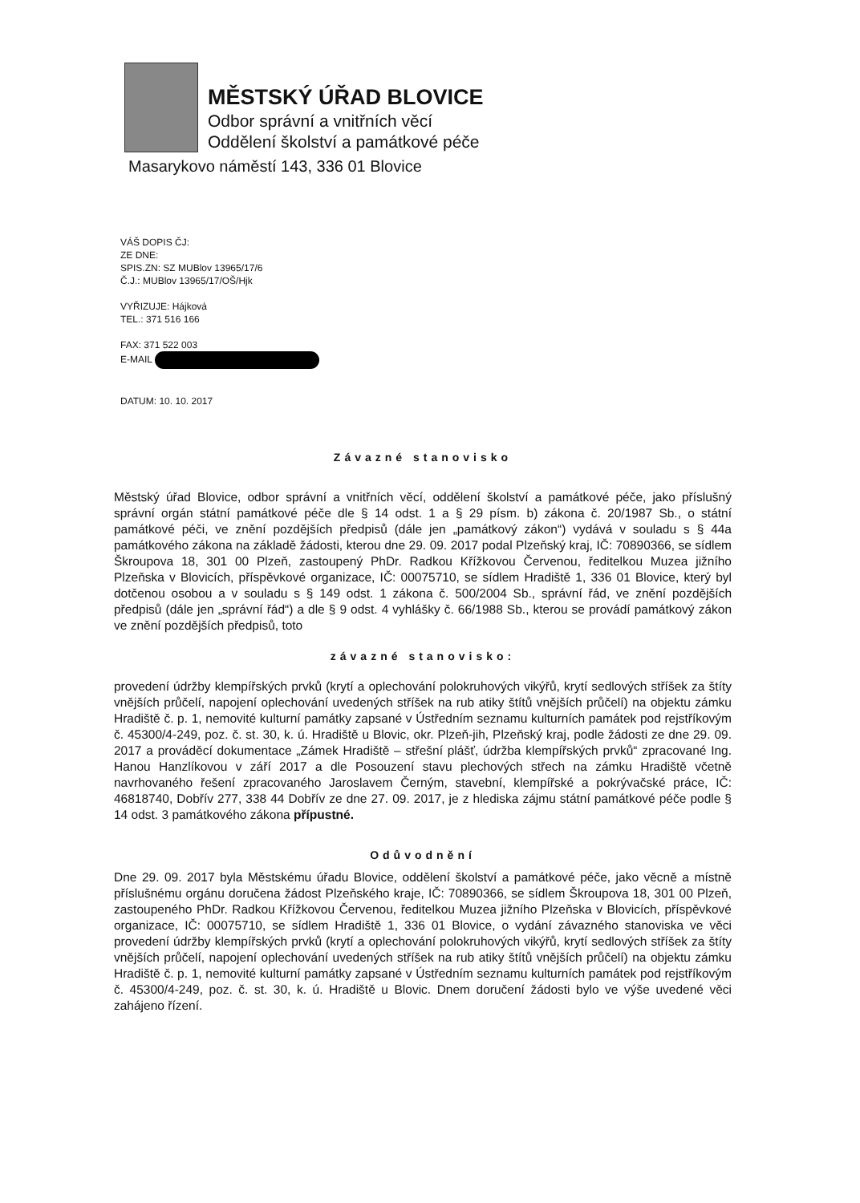MĚSTSKÝ ÚŘAD BLOVICE
Odbor správní a vnitřních věcí
Oddělení školství a památkové péče
Masarykovo náměstí 143, 336 01 Blovice
VÁŠ DOPIS ČJ:
ZE DNE:
SPIS.ZN: SZ MUBlov 13965/17/6
Č.J.: MUBlov 13965/17/OŠ/Hjk
VYŘIZUJE: Hájková
TEL.: 371 516 166
FAX: 371 522 003
E-MAIL
DATUM: 10. 10. 2017
Závazné stanovisko
Městský úřad Blovice, odbor správní a vnitřních věcí, oddělení školství a památkové péče, jako příslušný správní orgán státní památkové péče dle § 14 odst. 1 a § 29 písm. b) zákona č. 20/1987 Sb., o státní památkové péči, ve znění pozdějších předpisů (dále jen „památkový zákon“) vydává v souladu s § 44a památkového zákona na základě žádosti, kterou dne 29. 09. 2017 podal Plzeňský kraj, IČ: 70890366, se sídlem Škroupova 18, 301 00 Plzeň, zastoupený PhDr. Radkou Křížkovou Červenou, ředitelkou Muzea jižního Plzeňska v Blovicích, příspěvkové organizace, IČ: 00075710, se sídlem Hradiště 1, 336 01 Blovice, který byl dotčenou osobou a v souladu s § 149 odst. 1 zákona č. 500/2004 Sb., správní řád, ve znění pozdějších předpisů (dále jen „správní řád“) a dle § 9 odst. 4 vyhlášky č. 66/1988 Sb., kterou se provádí památkový zákon ve znění pozdějších předpisů, toto
závazné stanovisko:
provedení údržby klempířských prvků (krytí a oplechování polokruhových vikýřů, krytí sedlových stříšek za štíty vnějších průčelí, napojení oplechování uvedených stříšek na rub atiky štítů vnějších průčelí) na objektu zámku Hradiště č. p. 1, nemovité kulturní památky zapsané v Ústředním seznamu kulturních památek pod rejstříkovým č. 45300/4-249, poz. č. st. 30, k. ú. Hradiště u Blovic, okr. Plzeň-jih, Plzeňský kraj, podle žádosti ze dne 29. 09. 2017 a prováděcí dokumentace „Zámek Hradiště – střešní plášť, údržba klempířských prvků“ zpracované Ing. Hanou Hanzlíkovou v září 2017 a dle Posouzení stavu plechových střech na zámku Hradiště včetně navrhovaného řešení zpracovaného Jaroslavem Černým, stavební, klempířské a pokrývačské práce, IČ: 46818740, Dobřív 277, 338 44 Dobřív ze dne 27. 09. 2017, je z hlediska zájmu státní památkové péče podle § 14 odst. 3 památkového zákona přípustné.
Odůvodnění
Dne 29. 09. 2017 byla Městskému úřadu Blovice, oddělení školství a památkové péče, jako věcně a místně příslušnému orgánu doručena žádost Plzeňského kraje, IČ: 70890366, se sídlem Škroupova 18, 301 00 Plzeň, zastoupeného PhDr. Radkou Křížkovou Červenou, ředitelkou Muzea jižního Plzeňska v Blovicích, příspěvkové organizace, IČ: 00075710, se sídlem Hradiště 1, 336 01 Blovice, o vydání závazného stanoviska ve věci provedení údržby klempířských prvků (krytí a oplechování polokruhových vikýřů, krytí sedlových stříšek za štíty vnějších průčelí, napojení oplechování uvedených stříšek na rub atiky štítů vnějších průčelí) na objektu zámku Hradiště č. p. 1, nemovité kulturní památky zapsané v Ústředním seznamu kulturních památek pod rejstříkovým č. 45300/4-249, poz. č. st. 30, k. ú. Hradiště u Blovic. Dnem doručení žádosti bylo ve výše uvedené věci zahájeno řízení.